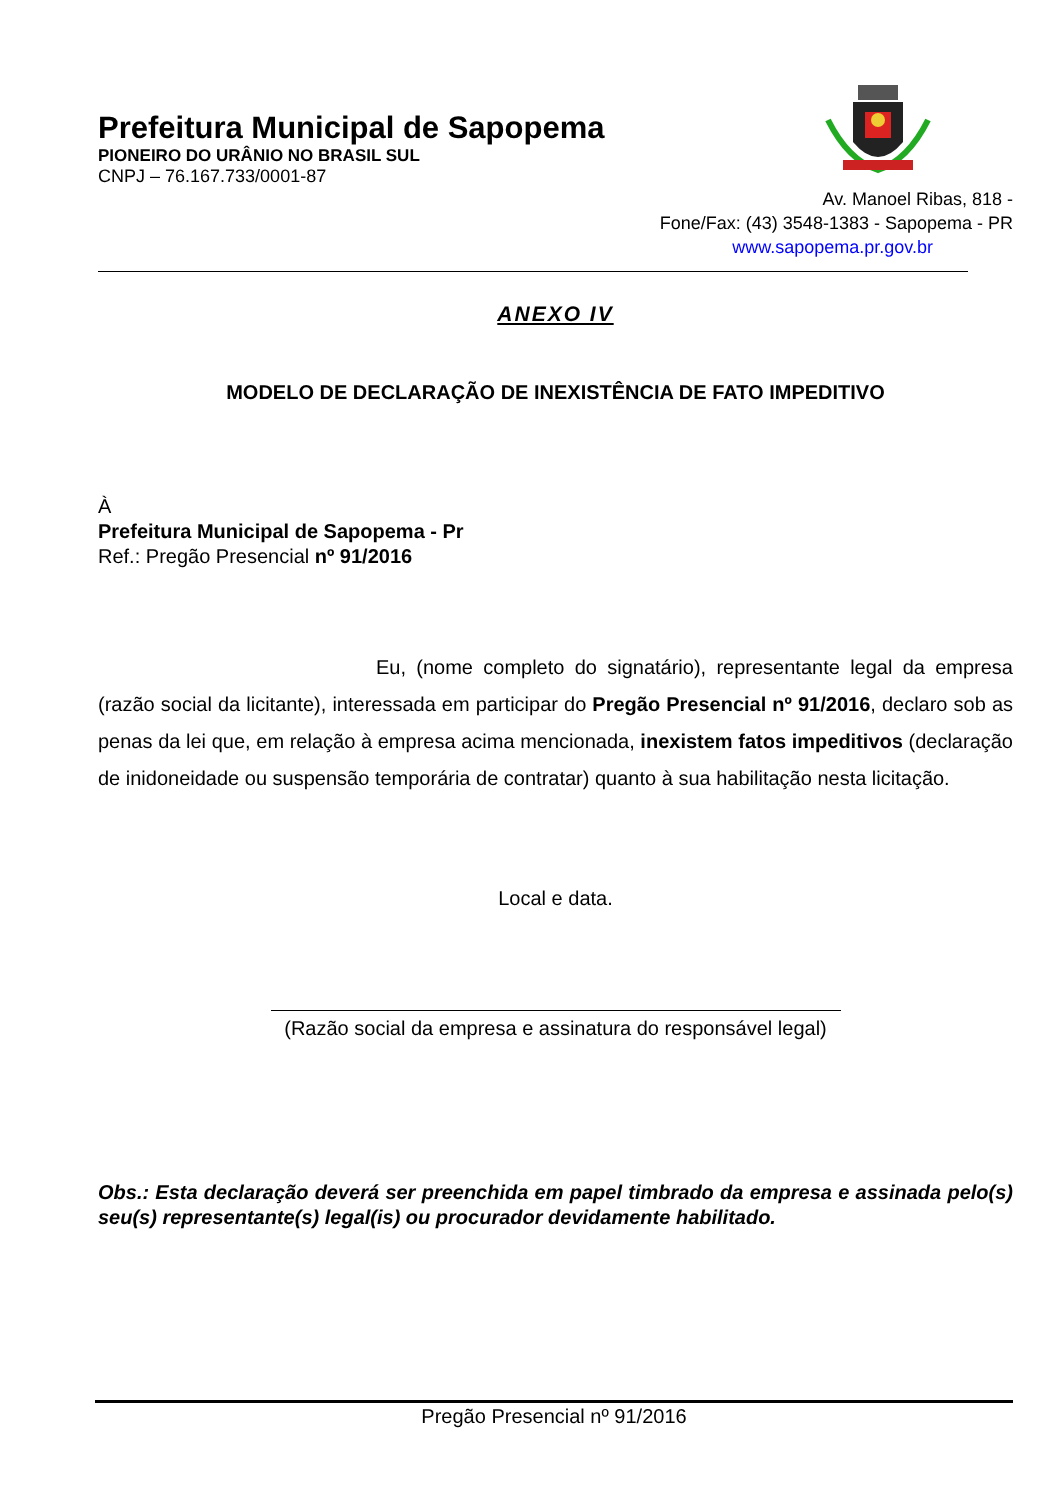Prefeitura Municipal de Sapopema
PIONEIRO DO URÂNIO NO BRASIL SUL
CNPJ – 76.167.733/0001-87
Av. Manoel Ribas, 818 -
Fone/Fax: (43) 3548-1383 - Sapopema - PR
www.sapopema.pr.gov.br
ANEXO IV
MODELO DE DECLARAÇÃO DE INEXISTÊNCIA DE FATO IMPEDITIVO
À
Prefeitura Municipal de Sapopema - Pr
Ref.: Pregão Presencial nº 91/2016
Eu, (nome completo do signatário), representante legal da empresa (razão social da licitante), interessada em participar do Pregão Presencial nº 91/2016, declaro sob as penas da lei que, em relação à empresa acima mencionada, inexistem fatos impeditivos (declaração de inidoneidade ou suspensão temporária de contratar) quanto à sua habilitação nesta licitação.
Local e data.
(Razão social da empresa e assinatura do responsável legal)
Obs.: Esta declaração deverá ser preenchida em papel timbrado da empresa e assinada pelo(s) seu(s) representante(s) legal(is) ou procurador devidamente habilitado.
Pregão Presencial nº 91/2016